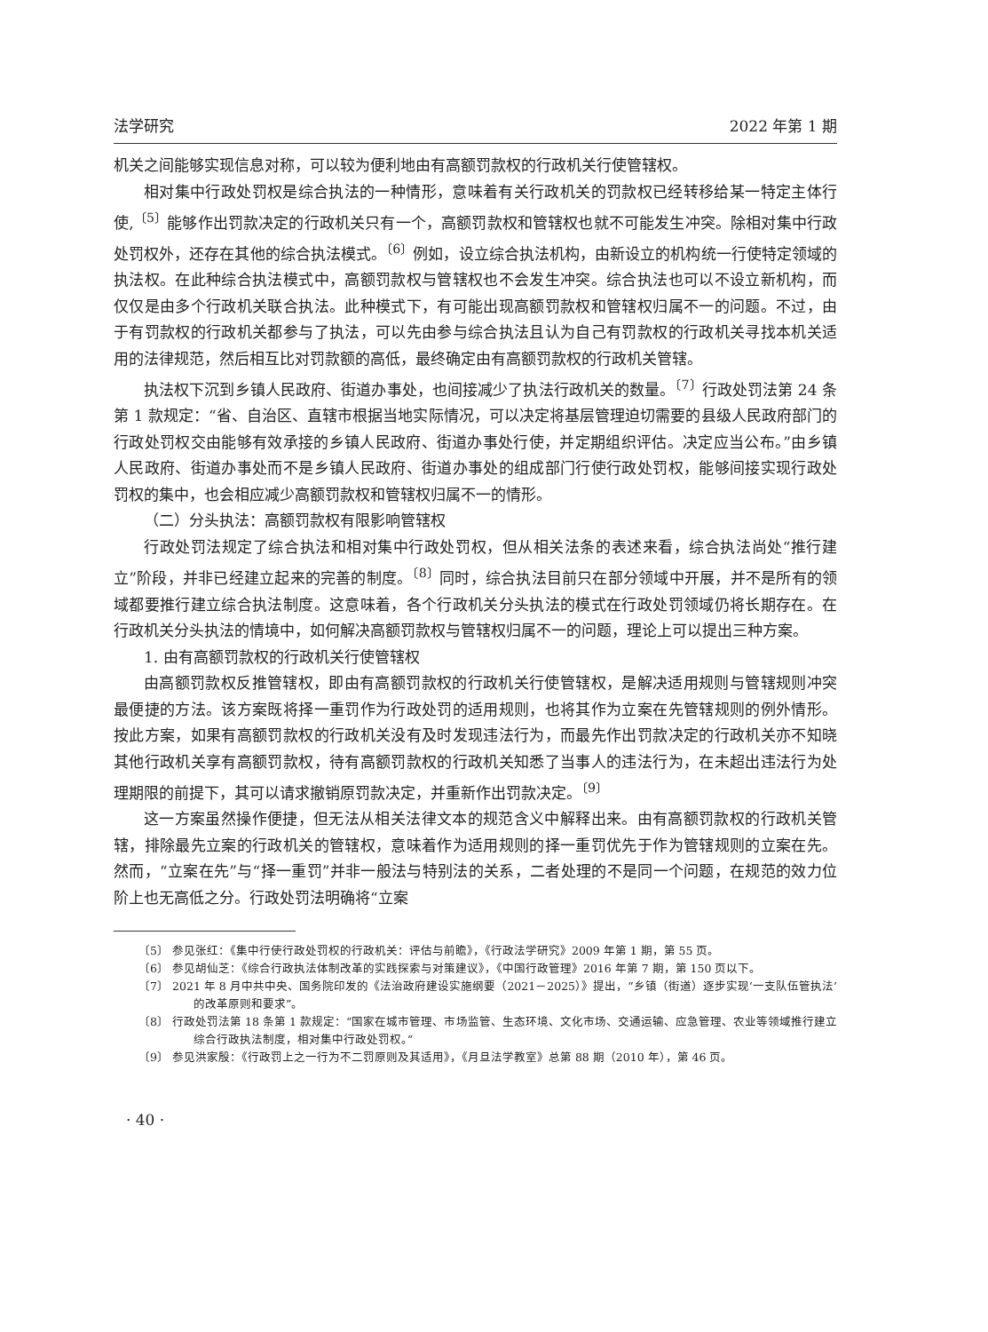法学研究 2022 年第 1 期
机关之间能够实现信息对称，可以较为便利地由有高额罚款权的行政机关行使管辖权。
相对集中行政处罚权是综合执法的一种情形，意味着有关行政机关的罚款权已经转移给某一特定主体行使,<sup>〔5〕</sup>能够作出罚款决定的行政机关只有一个，高额罚款权和管辖权也就不可能发生冲突。除相对集中行政处罚权外，还存在其他的综合执法模式。<sup>〔6〕</sup>例如，设立综合执法机构，由新设立的机构统一行使特定领域的执法权。在此种综合执法模式中，高额罚款权与管辖权也不会发生冲突。综合执法也可以不设立新机构，而仅仅是由多个行政机关联合执法。此种模式下，有可能出现高额罚款权和管辖权归属不一的问题。不过，由于有罚款权的行政机关都参与了执法，可以先由参与综合执法且认为自己有罚款权的行政机关寻找本机关适用的法律规范，然后相互比对罚款额的高低，最终确定由有高额罚款权的行政机关管辖。
执法权下沉到乡镇人民政府、街道办事处，也间接减少了执法行政机关的数量。<sup>〔7〕</sup>行政处罚法第 24 条第 1 款规定：“省、自治区、直辖市根据当地实际情况，可以决定将基层管理迫切需要的县级人民政府部门的行政处罚权交由能够有效承接的乡镇人民政府、街道办事处行使，并定期组织评估。决定应当公布。”由乡镇人民政府、街道办事处而不是乡镇人民政府、街道办事处的组成部门行使行政处罚权，能够间接实现行政处罚权的集中，也会相应减少高额罚款权和管辖权归属不一的情形。
（二）分头执法：高额罚款权有限影响管辖权
行政处罚法规定了综合执法和相对集中行政处罚权，但从相关法条的表述来看，综合执法尚处“推行建立”阶段，并非已经建立起来的完善的制度。<sup>〔8〕</sup>同时，综合执法目前只在部分领域中开展，并不是所有的领域都要推行建立综合执法制度。这意味着，各个行政机关分头执法的模式在行政处罚领域仍将长期存在。在行政机关分头执法的情境中，如何解决高额罚款权与管辖权归属不一的问题，理论上可以提出三种方案。
1. 由有高额罚款权的行政机关行使管辖权
由高额罚款权反推管辖权，即由有高额罚款权的行政机关行使管辖权，是解决适用规则与管辖规则冲突最便捷的方法。该方案既将择一重罚作为行政处罚的适用规则，也将其作为立案在先管辖规则的例外情形。按此方案，如果有高额罚款权的行政机关没有及时发现违法行为，而最先作出罚款决定的行政机关亦不知晓其他行政机关享有高额罚款权，待有高额罚款权的行政机关知悉了当事人的违法行为，在未超出违法行为处理期限的前提下，其可以请求撤销原罚款决定，并重新作出罚款决定。<sup>〔9〕</sup>
这一方案虽然操作便捷，但无法从相关法律文本的规范含义中解释出来。由有高额罚款权的行政机关管辖，排除最先立案的行政机关的管辖权，意味着作为适用规则的择一重罚优先于作为管辖规则的立案在先。然而，“立案在先”与“择一重罚”并非一般法与特别法的关系，二者处理的不是同一个问题，在规范的效力位阶上也无高低之分。行政处罚法明确将“立案
〔5〕 参见张红：《集中行使行政处罚权的行政机关：评估与前瞻》，《行政法学研究》2009 年第 1 期，第 55 页。
〔6〕 参见胡仙芝：《综合行政执法体制改革的实践探索与对策建议》，《中国行政管理》2016 年第 7 期，第 150 页以下。
〔7〕 2021 年 8 月中共中央、国务院印发的《法治政府建设实施纲要（2021－2025）》提出，“乡镇（街道）逐步实现‘一支队伍管执法’的改革原则和要求”。
〔8〕 行政处罚法第 18 条第 1 款规定：“国家在城市管理、市场监管、生态环境、文化市场、交通运输、应急管理、农业等领域推行建立综合行政执法制度，相对集中行政处罚权。”
〔9〕 参见洪家殷：《行政罚上之一行为不二罚原则及其适用》，《月旦法学教室》总第 88 期（2010 年），第 46 页。
· 40 ·